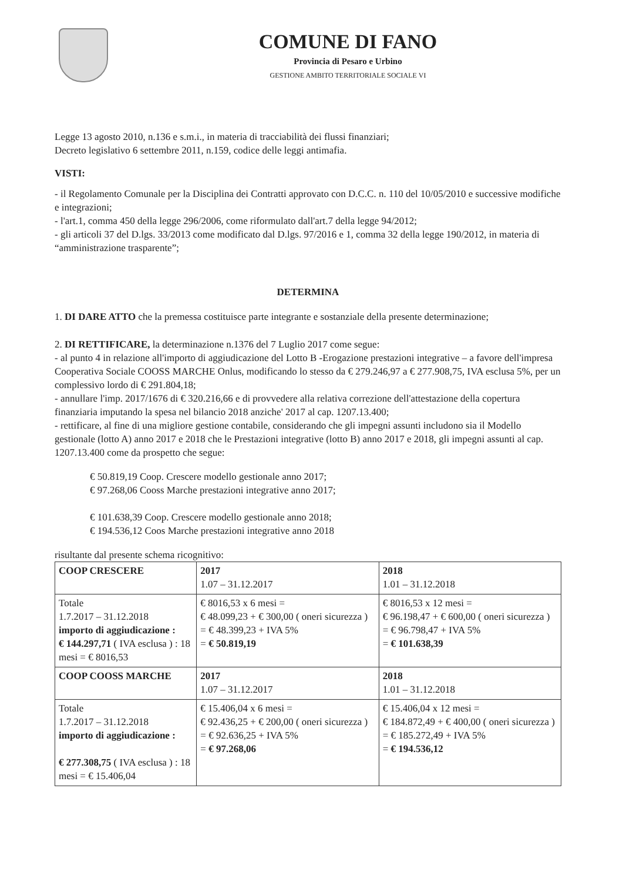COMUNE DI FANO
Provincia di Pesaro e Urbino
GESTIONE AMBITO TERRITORIALE SOCIALE VI
Legge 13 agosto 2010, n.136 e s.m.i., in materia di tracciabilità dei flussi finanziari;
Decreto legislativo 6 settembre 2011, n.159, codice delle leggi antimafia.
VISTI:
- il Regolamento Comunale per la Disciplina dei Contratti approvato con D.C.C. n. 110 del 10/05/2010 e successive modifiche e integrazioni;
- l'art.1, comma 450 della legge 296/2006, come riformulato dall'art.7 della legge 94/2012;
- gli articoli 37 del D.lgs. 33/2013 come modificato dal D.lgs. 97/2016 e 1, comma 32 della legge 190/2012, in materia di “amministrazione trasparente”;
DETERMINA
1. DI DARE ATTO che la premessa costituisce parte integrante e sostanziale della presente determinazione;
2. DI RETTIFICARE, la determinazione n.1376 del 7 Luglio 2017 come segue:
- al punto 4 in relazione all'importo di aggiudicazione del Lotto B -Erogazione prestazioni integrative – a favore dell'impresa Cooperativa Sociale COOSS MARCHE Onlus, modificando lo stesso da € 279.246,97 a € 277.908,75, IVA esclusa 5%, per un complessivo lordo di € 291.804,18;
- annullare l'imp. 2017/1676 di € 320.216,66 e di provvedere alla relativa correzione dell'attestazione della copertura finanziaria imputando la spesa nel bilancio 2018 anziche' 2017 al cap. 1207.13.400;
- rettificare, al fine di una migliore gestione contabile, considerando che gli impegni assunti includono sia il Modello gestionale (lotto A) anno 2017 e 2018 che le Prestazioni integrative (lotto B) anno 2017 e 2018, gli impegni assunti al cap. 1207.13.400 come da prospetto che segue:
€ 50.819,19 Coop. Crescere modello gestionale anno 2017;
€ 97.268,06 Cooss Marche prestazioni integrative anno 2017;
€ 101.638,39 Coop. Crescere modello gestionale anno 2018;
€ 194.536,12 Coos Marche prestazioni integrative anno 2018
risultante dal presente schema ricognitivo:
| COOP CRESCERE | 2017 1.07 – 31.12.2017 | 2018 1.01 – 31.12.2018 |
| Totale 1.7.2017 – 31.12.2018 importo di aggiudicazione : € 144.297,71 ( IVA esclusa ) : 18 mesi = € 8016,53 | € 8016,53 x 6 mesi = € 48.099,23 + € 300,00 ( oneri sicurezza ) = € 48.399,23 + IVA 5% = € 50.819,19 | € 8016,53 x 12 mesi = € 96.198,47 + € 600,00 ( oneri sicurezza ) = € 96.798,47 + IVA 5% = € 101.638,39 |
| COOP COOSS MARCHE | 2017 1.07 – 31.12.2017 | 2018 1.01 – 31.12.2018 |
| Totale 1.7.2017 – 31.12.2018 importo di aggiudicazione : € 277.308,75 ( IVA esclusa ) : 18 mesi = € 15.406,04 | € 15.406,04 x 6 mesi = € 92.436,25 + € 200,00 ( oneri sicurezza ) = € 92.636,25 + IVA 5% = € 97.268,06 | € 15.406,04 x 12 mesi = € 184.872,49 + € 400,00 ( oneri sicurezza ) = € 185.272,49 + IVA 5% = € 194.536,12 |